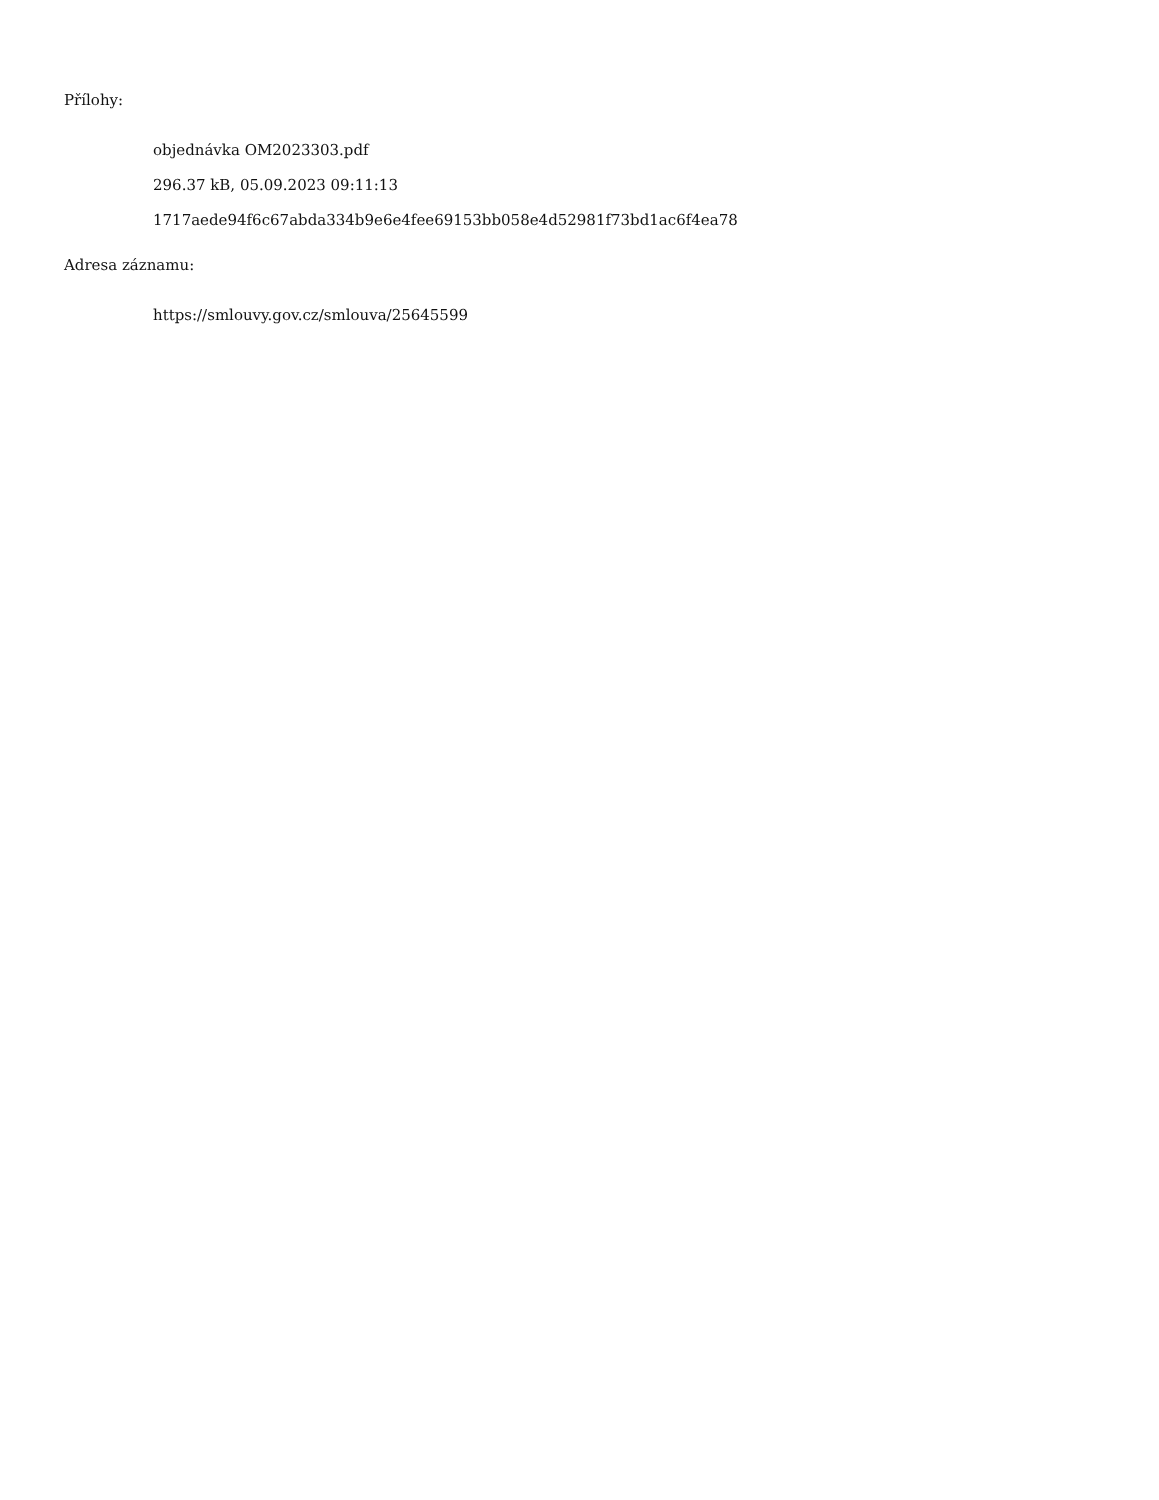Přílohy:
objednávka OM2023303.pdf
296.37 kB, 05.09.2023 09:11:13
1717aede94f6c67abda334b9e6e4fee69153bb058e4d52981f73bd1ac6f4ea78
Adresa záznamu:
https://smlouvy.gov.cz/smlouva/25645599